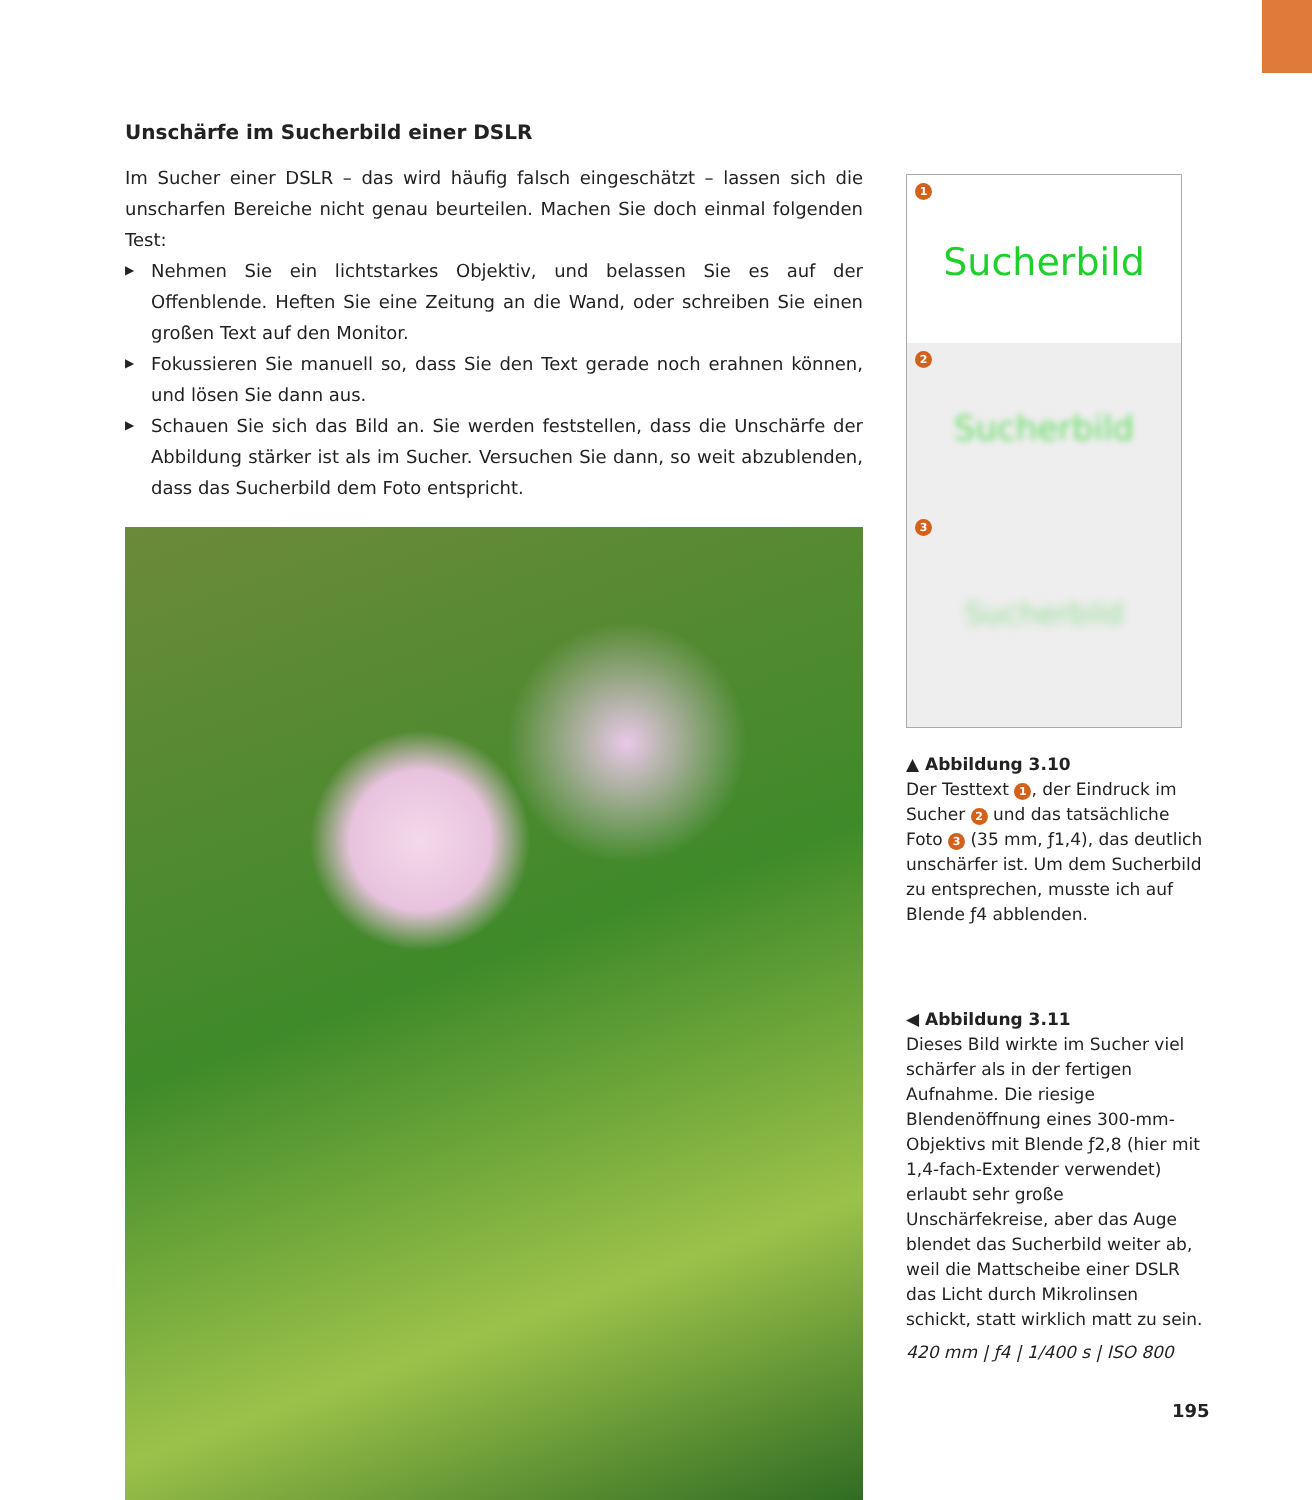Unschärfe im Sucherbild einer DSLR
Im Sucher einer DSLR – das wird häufig falsch eingeschätzt – lassen sich die unscharfen Bereiche nicht genau beurteilen. Machen Sie doch einmal folgenden Test:
▶ Nehmen Sie ein lichtstarkes Objektiv, und belassen Sie es auf der Offenblende. Heften Sie eine Zeitung an die Wand, oder schreiben Sie einen großen Text auf den Monitor.
▶ Fokussieren Sie manuell so, dass Sie den Text gerade noch erahnen können, und lösen Sie dann aus.
▶ Schauen Sie sich das Bild an. Sie werden feststellen, dass die Unschärfe der Abbildung stärker ist als im Sucher. Versuchen Sie dann, so weit abzublenden, dass das Sucherbild dem Foto entspricht.
1
Sucherbild
2
Sucherbild
3
Sucherbild
▲ Abbildung 3.10
Der Testtext 1, der Eindruck im Sucher 2 und das tatsächliche Foto 3 (35 mm, ƒ1,4), das deutlich unschärfer ist. Um dem Sucherbild zu entsprechen, musste ich auf Blende ƒ4 abblenden.
◀ Abbildung 3.11
Dieses Bild wirkte im Sucher viel schärfer als in der fertigen Aufnahme. Die riesige Blendenöffnung eines 300-mm-Objektivs mit Blende ƒ2,8 (hier mit 1,4-fach-Extender verwendet) erlaubt sehr große Unschärfekreise, aber das Auge blendet das Sucherbild weiter ab, weil die Mattscheibe einer DSLR das Licht durch Mikrolinsen schickt, statt wirklich matt zu sein.
420 mm | ƒ4 | 1/400 s | ISO 800
195